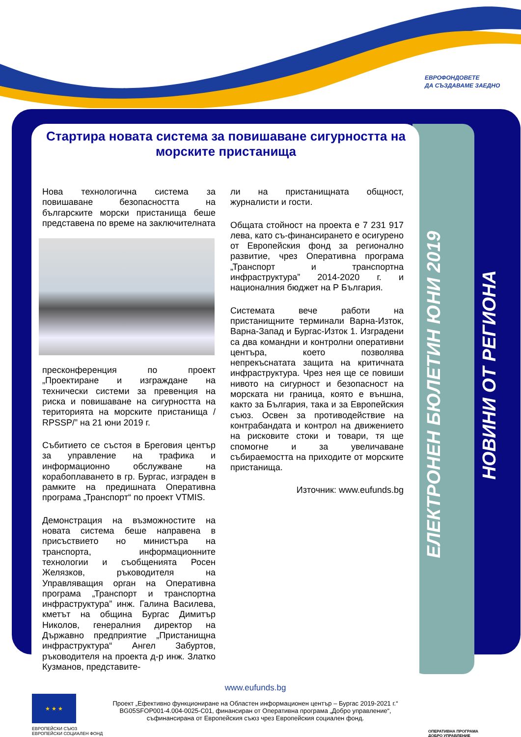ЕВРОФОНДОВЕТЕ
ДА СЪЗДАВАМЕ ЗАЕДНО
Стартира новата система за повишаване сигурността на морските пристанища
Нова технологична система за повишаване безопасността на българските морски пристанища беше представена по време на заключителната
пресконференция по проект „Проектиране и изграждане на технически системи за превенция на риска и повишаване на сигурността на територията на морските пристанища / RPSSP/” на 21 юни 2019 г.
Събитието се състоя в Бреговия център за управление на трафика и информационно обслужване на корабоплаването в гр. Бургас, изграден в рамките на предишната Оперативна програма „Транспорт“ по проект VTMIS.
Демонстрация на възможностите на новата система беше направена в присъствието но министъра на транспорта, информационните технологии и съобщенията Росен Желязков, ръководителя на Управляващия орган на Оперативна програма „Транспорт и транспортна инфраструктура” инж. Галина Василева, кметът на община Бургас Димитър Николов, генералния директор на Държавно предприятие „Пристанищна инфраструктура“ Ангел Забуртов, ръководителя на проекта д-р инж. Златко Кузманов, представите-
ли на пристанищната общност, журналисти и гости.
Общата стойност на проекта е 7 231 917 лева, като съ-финансирането е осигурено от Европейския фонд за регионално развитие, чрез Оперативна програма „Транспорт и транспортна инфраструктура” 2014-2020 г. и националния бюджет на Р България.
Системата вече работи на пристанищните терминали Варна-Изток, Варна-Запад и Бургас-Изток 1. Изградени са два командни и контролни оперативни центъра, което позволява непрекъснатата защита на критичната инфраструктура. Чрез нея ще се повиши нивото на сигурност и безопасност на морската ни граница, която е външна, както за България, така и за Европейския съюз. Освен за противодействие на контрабандата и контрол на движението на рисковите стоки и товари, тя ще спомогне и за увеличаване събираемостта на приходите от морските пристанища.
Източник: www.eufunds.bg
ЕЛЕКТРОНЕН БЮЛЕТИН ЮНИ 2019
НОВИНИ ОТ РЕГИОНА
www.eufunds.bg
Проект „Ефективно функциониране на Областен информационен център – Бургас 2019-2021 г.“
BG05SFOP001-4.004-0025-C01, финансиран от Оперативна програма „Добро управление“,
съфинансирана от Европейския съюз чрез Европейския социален фонд.
★ ★ ★
ЕВРОПЕЙСКИ СЪЮЗ
ЕВРОПЕЙСКИ СОЦИАЛЕН ФОНД
ОПЕРАТИВНА ПРОГРАМА
ДОБРО УПРАВЛЕНИЕ